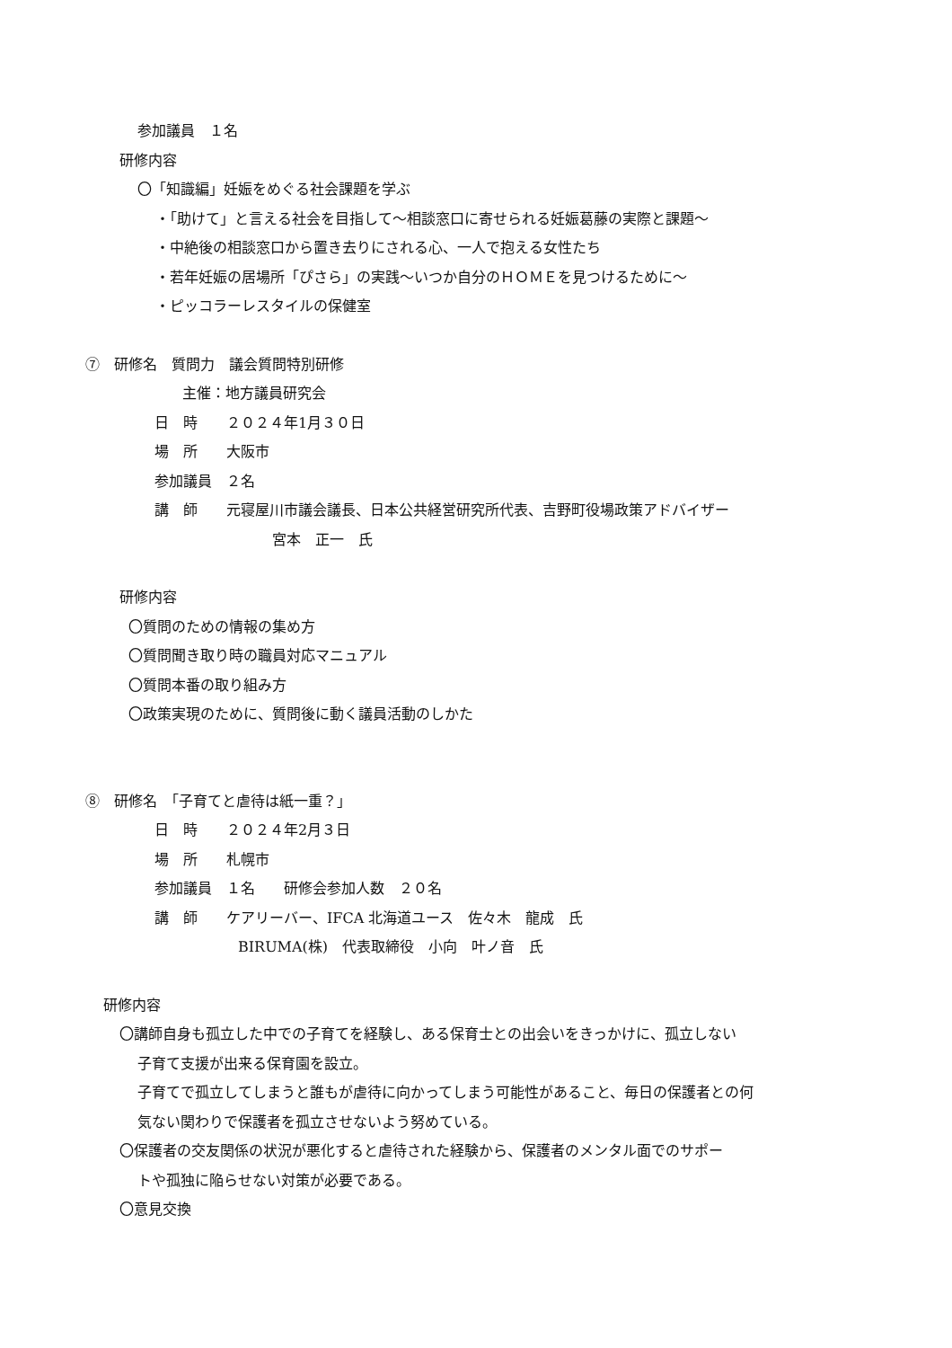参加議員　１名
研修内容
〇「知識編」妊娠をめぐる社会課題を学ぶ
・「助けて」と言える社会を目指して～相談窓口に寄せられる妊娠葛藤の実際と課題～
・中絶後の相談窓口から置き去りにされる心、一人で抱える女性たち
・若年妊娠の居場所「ぴさら」の実践～いつか自分のＨＯＭＥを見つけるために～
・ピッコラーレスタイルの保健室
⑦　研修名　質問力　議会質問特別研修
主催：地方議員研究会
日　時　　２０２４年1月３０日
場　所　　大阪市
参加議員　２名
講　師　　元寝屋川市議会議長、日本公共経営研究所代表、吉野町役場政策アドバイザー
宮本　正一　氏
研修内容
〇質問のための情報の集め方
〇質問聞き取り時の職員対応マニュアル
〇質問本番の取り組み方
〇政策実現のために、質問後に動く議員活動のしかた
⑧　研修名　「子育てと虐待は紙一重？」
日　時　　２０２４年2月３日
場　所　　札幌市
参加議員　１名　　研修会参加人数　２０名
講　師　　ケアリーバー、IFCA 北海道ユース　佐々木　龍成　氏
BIRUMA(株)　代表取締役　小向　叶ノ音　氏
研修内容
〇講師自身も孤立した中での子育てを経験し、ある保育士との出会いをきっかけに、孤立しない
子育て支援が出来る保育園を設立。
子育てで孤立してしまうと誰もが虐待に向かってしまう可能性があること、毎日の保護者との何
気ない関わりで保護者を孤立させないよう努めている。
〇保護者の交友関係の状況が悪化すると虐待された経験から、保護者のメンタル面でのサポー
トや孤独に陥らせない対策が必要である。
〇意見交換